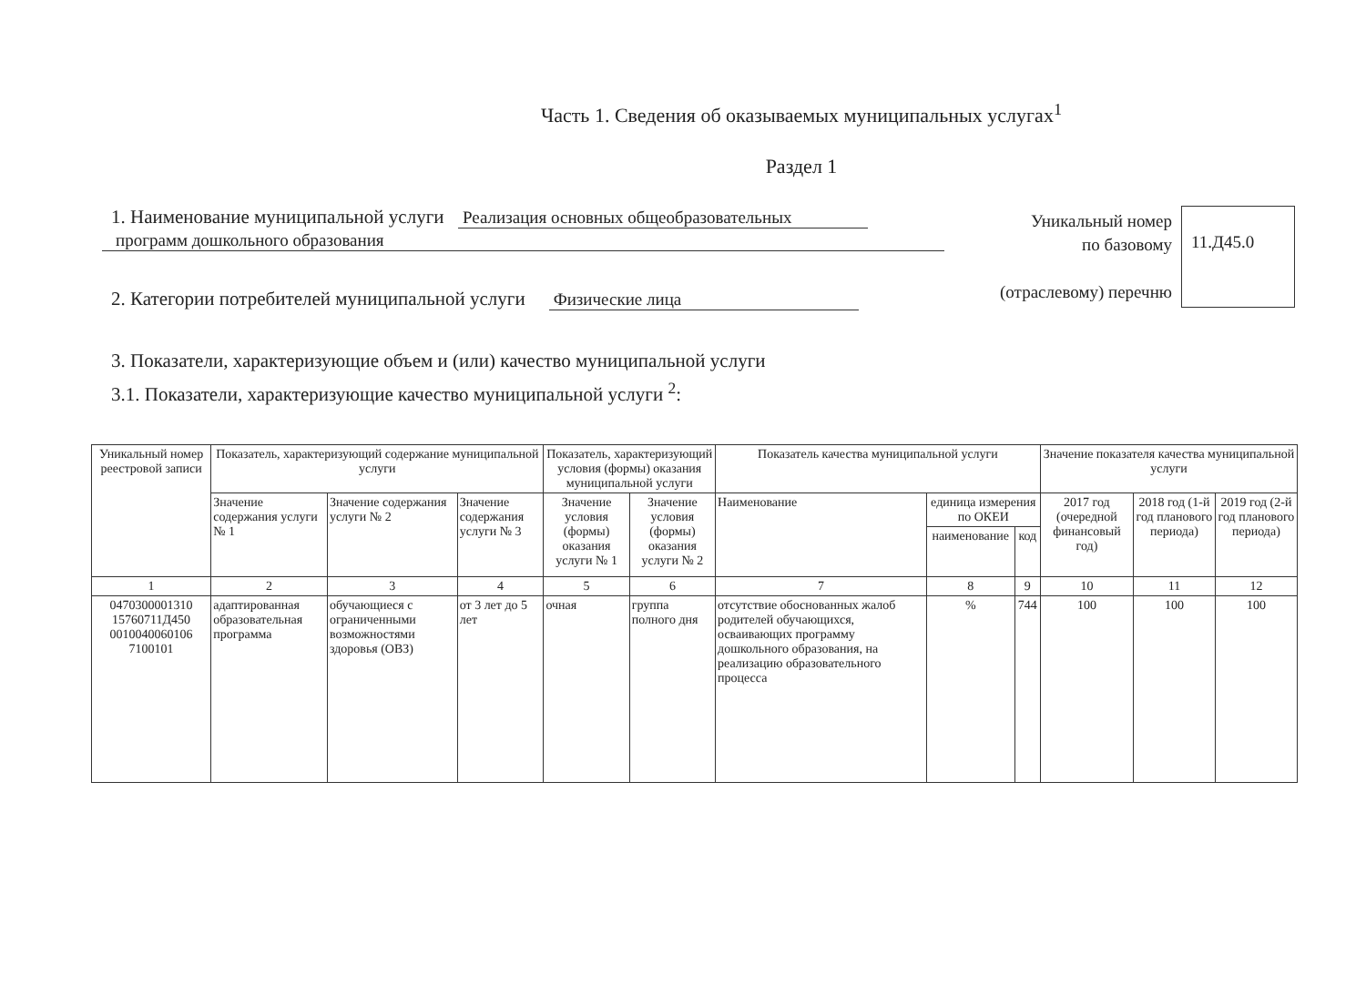Часть 1. Сведения об оказываемых муниципальных услугах<sup>1</sup>
Раздел 1
1. Наименование муниципальной услуги Реализация основных общеобразовательных
программ дошкольного образования
2. Категории потребителей муниципальной услуги Физические лица
Уникальный номер
по базовому
(отраслевому) перечню
11.Д45.0
3. Показатели, характеризующие объем и (или) качество муниципальной услуги
3.1. Показатели, характеризующие качество муниципальной услуги <sup>2</sup>:
| Уникальный номер реестровой записи | Показатель, характеризующий содержание муниципальной услуги | | | Показатель, характеризующий условия (формы) оказания муниципальной услуги | | Показатель качества муниципальной услуги | | | Значение показателя качества муниципальной услуги | | |
| --- | --- | --- | --- | --- | --- | --- | --- | --- | --- | --- | --- |
| | Значение содержания услуги № 1 | Значение содержания услуги № 2 | Значение содержания услуги № 3 | Значение условия (формы) оказания услуги № 1 | Значение условия (формы) оказания услуги № 2 | Наименование | единица измерения по ОКЕИ | | 2017 год (очередной финансовый год) | 2018 год (1-й год планового периода) | 2019 год (2-й год планового периода) |
| | | | | | | | наименование | код | | | |
| 1 | 2 | 3 | 4 | 5 | 6 | 7 | 8 | 9 | 10 | 11 | 12 |
| 0470300001310 15760711Д450 0010040060106 7100101 | адаптированная образовательная программа | обучающиеся с ограниченными возможностями здоровья (ОВЗ) | от 3 лет до 5 лет | очная | группа полного дня | отсутствие обоснованных жалоб родителей обучающихся, осваивающих программу дошкольного образования, на реализацию образовательного процесса | % | 744 | 100 | 100 | 100 |